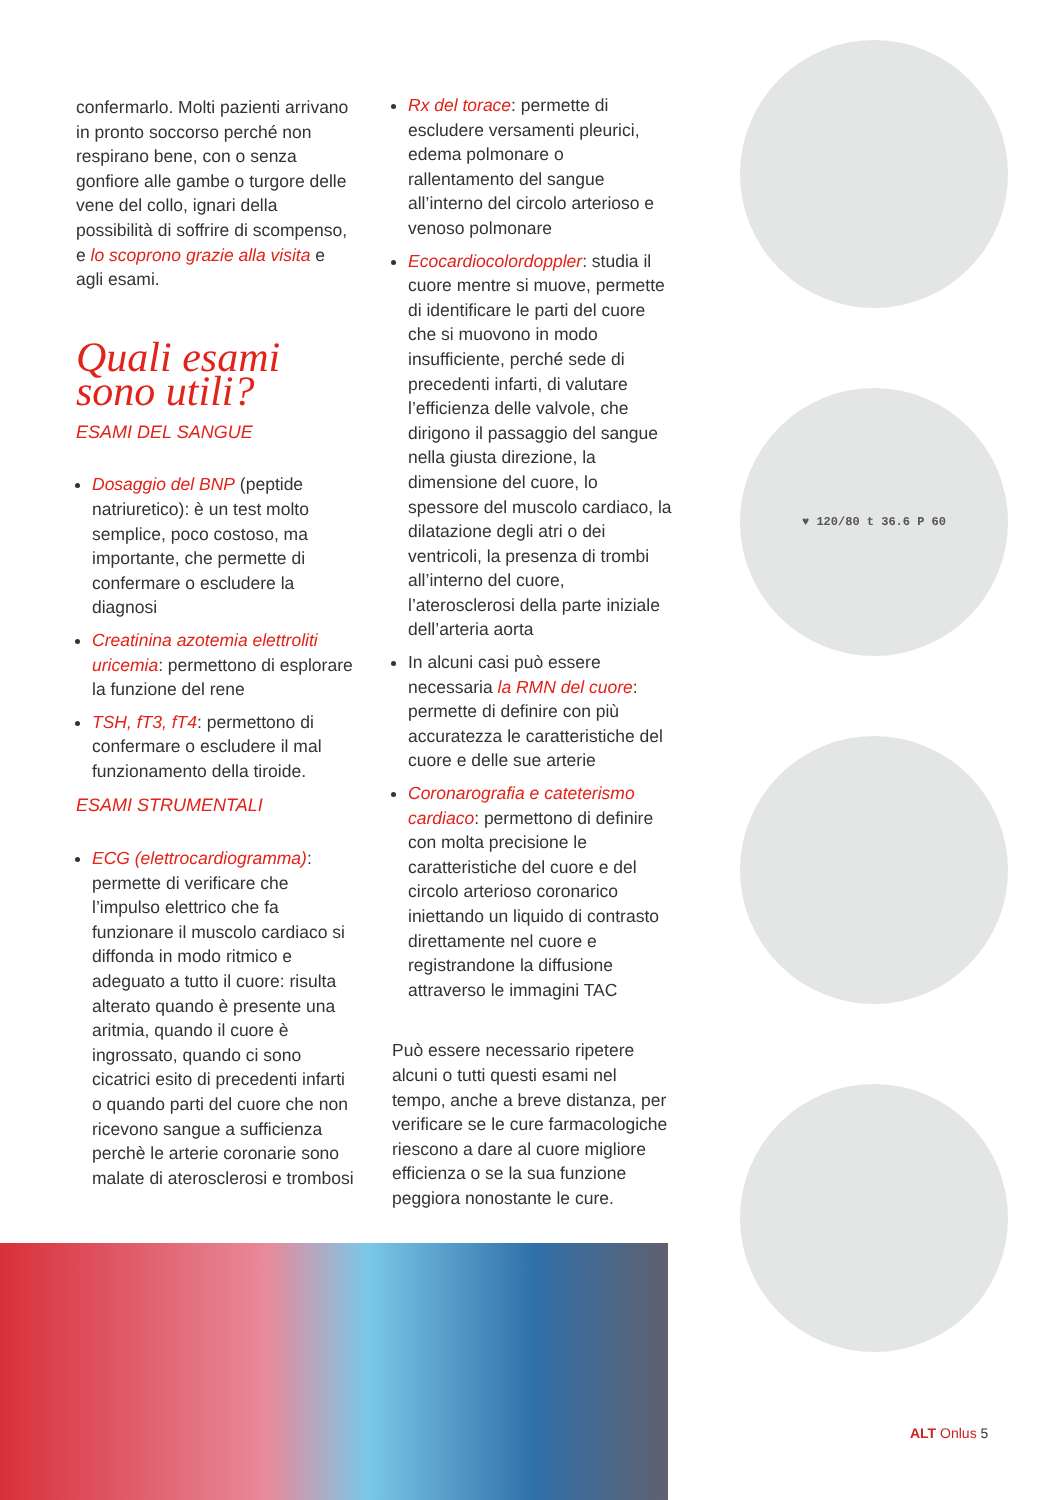confermarlo. Molti pazienti arrivano in pronto soccorso perché non respirano bene, con o senza gonfiore alle gambe o turgore delle vene del collo, ignari della possibilità di soffrire di scompenso, e lo scoprono grazie alla visita e agli esami.
Quali esami
sono utili?
ESAMI DEL SANGUE
Dosaggio del BNP (peptide natriuretico): è un test molto semplice, poco costoso, ma importante, che permette di confermare o escludere la diagnosi
Creatinina azotemia elettroliti uricemia: permettono di esplorare la funzione del rene
TSH, fT3, fT4: permettono di confermare o escludere il mal funzionamento della tiroide.
ESAMI STRUMENTALI
ECG (elettrocardiogramma): permette di verificare che l’impulso elettrico che fa funzionare il muscolo cardiaco si diffonda in modo ritmico e adeguato a tutto il cuore: risulta alterato quando è presente una aritmia, quando il cuore è ingrossato, quando ci sono cicatrici esito di precedenti infarti o quando parti del cuore che non ricevono sangue a sufficienza perchè le arterie coronarie sono malate di aterosclerosi e trombosi
Rx del torace: permette di escludere versamenti pleurici, edema polmonare o rallentamento del sangue all’interno del circolo arterioso e venoso polmonare
Ecocardiocolordoppler: studia il cuore mentre si muove, permette di identificare le parti del cuore che si muovono in modo insufficiente, perché sede di precedenti infarti, di valutare l’efficienza delle valvole, che dirigono il passaggio del sangue nella giusta direzione, la dimensione del cuore, lo spessore del muscolo cardiaco, la dilatazione degli atri o dei ventricoli, la presenza di trombi all’interno del cuore, l’aterosclerosi della parte iniziale dell’arteria aorta
In alcuni casi può essere necessaria la RMN del cuore: permette di definire con più accuratezza le caratteristiche del cuore e delle sue arterie
Coronarografia e cateterismo cardiaco: permettono di definire con molta precisione le caratteristiche del cuore e del circolo arterioso coronarico iniettando un liquido di contrasto direttamente nel cuore e registrandone la diffusione attraverso le immagini TAC
Può essere necessario ripetere alcuni o tutti questi esami nel tempo, anche a breve distanza, per verificare se le cure farmacologiche riescono a dare al cuore migliore efficienza o se la sua funzione peggiora nonostante le cure.
♥ 120/80 t 36.6 P 60
ALT Onlus 5